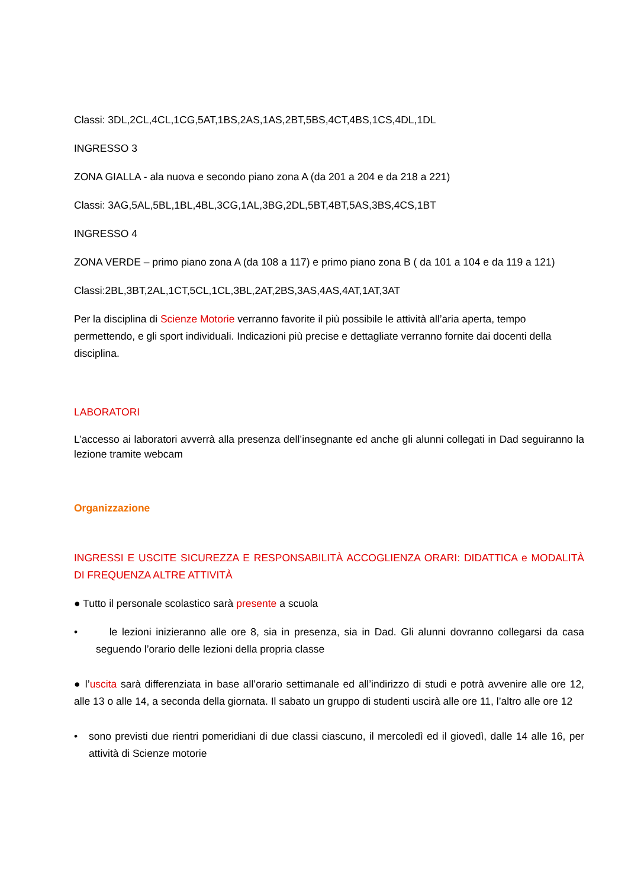Classi: 3DL,2CL,4CL,1CG,5AT,1BS,2AS,1AS,2BT,5BS,4CT,4BS,1CS,4DL,1DL
INGRESSO 3
ZONA GIALLA - ala nuova e secondo piano zona A (da 201 a 204 e da 218 a 221)
Classi: 3AG,5AL,5BL,1BL,4BL,3CG,1AL,3BG,2DL,5BT,4BT,5AS,3BS,4CS,1BT
INGRESSO 4
ZONA VERDE – primo piano zona A (da 108 a 117) e primo piano zona B ( da 101 a 104 e da 119 a 121)
Classi:2BL,3BT,2AL,1CT,5CL,1CL,3BL,2AT,2BS,3AS,4AS,4AT,1AT,3AT
Per la disciplina di Scienze Motorie verranno favorite il più possibile le attività all’aria aperta, tempo permettendo, e gli sport individuali. Indicazioni più precise e dettagliate verranno fornite dai docenti della disciplina.
LABORATORI
L’accesso ai laboratori avverrà alla presenza dell’insegnante ed anche gli alunni collegati in Dad seguiranno la lezione tramite webcam
Organizzazione
INGRESSI E USCITE SICUREZZA E RESPONSABILITÀ ACCOGLIENZA ORARI: DIDATTICA e MODALITÀ DI FREQUENZA ALTRE ATTIVITÀ
● Tutto il personale scolastico sarà presente a scuola
• le lezioni inizieranno alle ore 8, sia in presenza, sia in Dad. Gli alunni dovranno collegarsi da casa seguendo l’orario delle lezioni della propria classe
● l’uscita sarà differenziata in base all’orario settimanale ed all’indirizzo di studi e potrà avvenire alle ore 12, alle 13 o alle 14, a seconda della giornata. Il sabato un gruppo di studenti uscirà alle ore 11, l’altro alle ore 12
• sono previsti due rientri pomeridiani di due classi ciascuno, il mercoledì ed il giovedì, dalle 14 alle 16, per attività di Scienze motorie